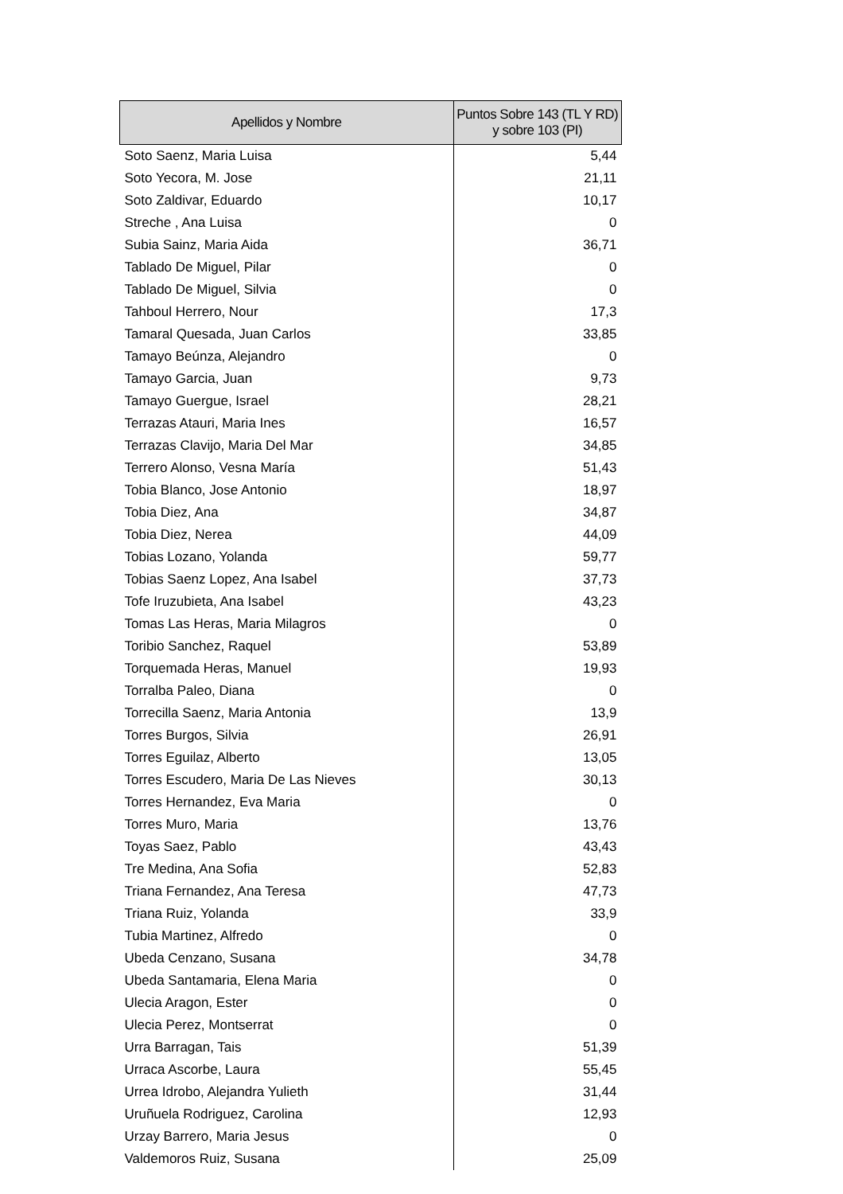| Apellidos y Nombre | Puntos Sobre 143 (TL Y RD) y sobre 103 (PI) |
| --- | --- |
| Soto Saenz, Maria Luisa | 5,44 |
| Soto Yecora, M. Jose | 21,11 |
| Soto Zaldivar, Eduardo | 10,17 |
| Streche , Ana Luisa | 0 |
| Subia Sainz, Maria Aida | 36,71 |
| Tablado De Miguel, Pilar | 0 |
| Tablado De Miguel, Silvia | 0 |
| Tahboul Herrero, Nour | 17,3 |
| Tamaral Quesada, Juan Carlos | 33,85 |
| Tamayo Beúnza, Alejandro | 0 |
| Tamayo Garcia, Juan | 9,73 |
| Tamayo Guergue, Israel | 28,21 |
| Terrazas Atauri, Maria Ines | 16,57 |
| Terrazas Clavijo, Maria Del Mar | 34,85 |
| Terrero Alonso, Vesna María | 51,43 |
| Tobia Blanco, Jose Antonio | 18,97 |
| Tobia Diez, Ana | 34,87 |
| Tobia Diez, Nerea | 44,09 |
| Tobias Lozano, Yolanda | 59,77 |
| Tobias Saenz Lopez, Ana Isabel | 37,73 |
| Tofe Iruzubieta, Ana Isabel | 43,23 |
| Tomas Las Heras, Maria Milagros | 0 |
| Toribio Sanchez, Raquel | 53,89 |
| Torquemada Heras, Manuel | 19,93 |
| Torralba Paleo, Diana | 0 |
| Torrecilla Saenz, Maria Antonia | 13,9 |
| Torres Burgos, Silvia | 26,91 |
| Torres Eguilaz, Alberto | 13,05 |
| Torres Escudero, Maria De Las Nieves | 30,13 |
| Torres Hernandez, Eva Maria | 0 |
| Torres Muro, Maria | 13,76 |
| Toyas Saez, Pablo | 43,43 |
| Tre Medina, Ana Sofia | 52,83 |
| Triana Fernandez, Ana Teresa | 47,73 |
| Triana Ruiz, Yolanda | 33,9 |
| Tubia Martinez, Alfredo | 0 |
| Ubeda Cenzano, Susana | 34,78 |
| Ubeda Santamaria, Elena Maria | 0 |
| Ulecia Aragon, Ester | 0 |
| Ulecia Perez, Montserrat | 0 |
| Urra Barragan, Tais | 51,39 |
| Urraca Ascorbe, Laura | 55,45 |
| Urrea Idrobo, Alejandra Yulieth | 31,44 |
| Uruñuela Rodriguez, Carolina | 12,93 |
| Urzay Barrero, Maria Jesus | 0 |
| Valdemoros Ruiz, Susana | 25,09 |